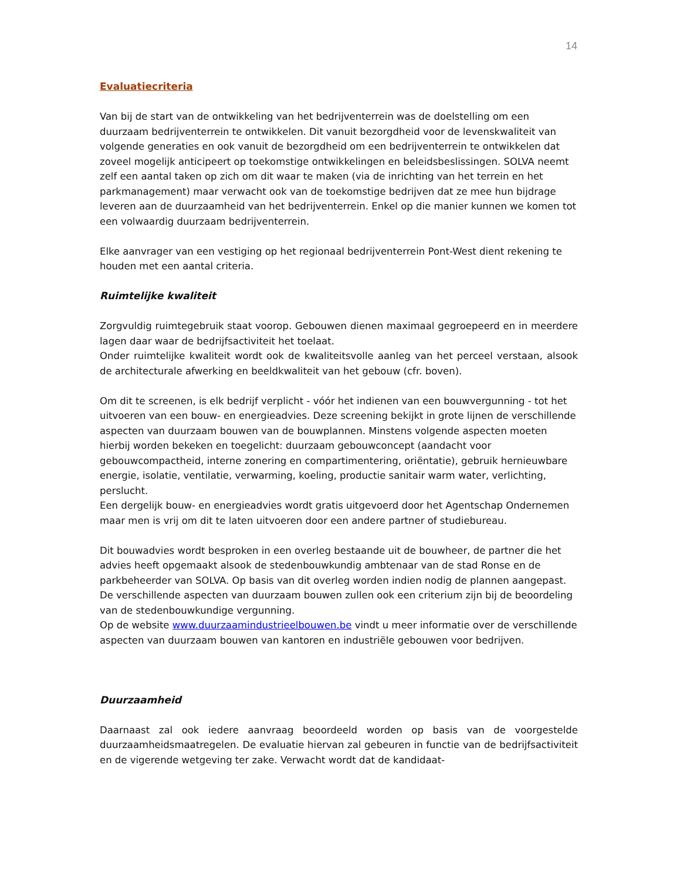14
Evaluatiecriteria
Van bij de start van de ontwikkeling van het bedrijventerrein was de doelstelling om een duurzaam bedrijventerrein te ontwikkelen. Dit vanuit bezorgdheid voor de levenskwaliteit van volgende generaties en ook vanuit de bezorgdheid om een bedrijventerrein te ontwikkelen dat zoveel mogelijk anticipeert op toekomstige ontwikkelingen en beleidsbeslissingen. SOLVA neemt zelf een aantal taken op zich om dit waar te maken (via de inrichting van het terrein en het parkmanagement) maar verwacht ook van de toekomstige bedrijven dat ze mee hun bijdrage leveren aan de duurzaamheid van het bedrijventerrein. Enkel op die manier kunnen we komen tot een volwaardig duurzaam bedrijventerrein.
Elke aanvrager van een vestiging op het regionaal bedrijventerrein Pont-West dient rekening te houden met een aantal criteria.
Ruimtelijke kwaliteit
Zorgvuldig ruimtegebruik staat voorop. Gebouwen dienen maximaal gegroepeerd en in meerdere lagen daar waar de bedrijfsactiviteit het toelaat.
Onder ruimtelijke kwaliteit wordt ook de kwaliteitsvolle aanleg van het perceel verstaan, alsook de architecturale afwerking en beeldkwaliteit van het gebouw (cfr. boven).
Om dit te screenen, is elk bedrijf verplicht - vóór het indienen van een bouwvergunning - tot het uitvoeren van een bouw- en energieadvies. Deze screening bekijkt in grote lijnen de verschillende aspecten van duurzaam bouwen van de bouwplannen. Minstens volgende aspecten moeten hierbij worden bekeken en toegelicht: duurzaam gebouwconcept (aandacht voor gebouwcompactheid, interne zonering en compartimentering, oriëntatie), gebruik hernieuwbare energie, isolatie, ventilatie, verwarming, koeling, productie sanitair warm water, verlichting, perslucht.
Een dergelijk bouw- en energieadvies wordt gratis uitgevoerd door het Agentschap Ondernemen maar men is vrij om dit te laten uitvoeren door een andere partner of studiebureau.
Dit bouwadvies wordt besproken in een overleg bestaande uit de bouwheer, de partner die het advies heeft opgemaakt alsook de stedenbouwkundig ambtenaar van de stad Ronse en de parkbeheerder van SOLVA. Op basis van dit overleg worden indien nodig de plannen aangepast. De verschillende aspecten van duurzaam bouwen zullen ook een criterium zijn bij de beoordeling van de stedenbouwkundige vergunning.
Op de website www.duurzaamindustrieelbouwen.be vindt u meer informatie over de verschillende aspecten van duurzaam bouwen van kantoren en industriële gebouwen voor bedrijven.
Duurzaamheid
Daarnaast zal ook iedere aanvraag beoordeeld worden op basis van de voorgestelde duurzaamheidsmaatregelen. De evaluatie hiervan zal gebeuren in functie van de bedrijfsactiviteit en de vigerende wetgeving ter zake. Verwacht wordt dat de kandidaat-